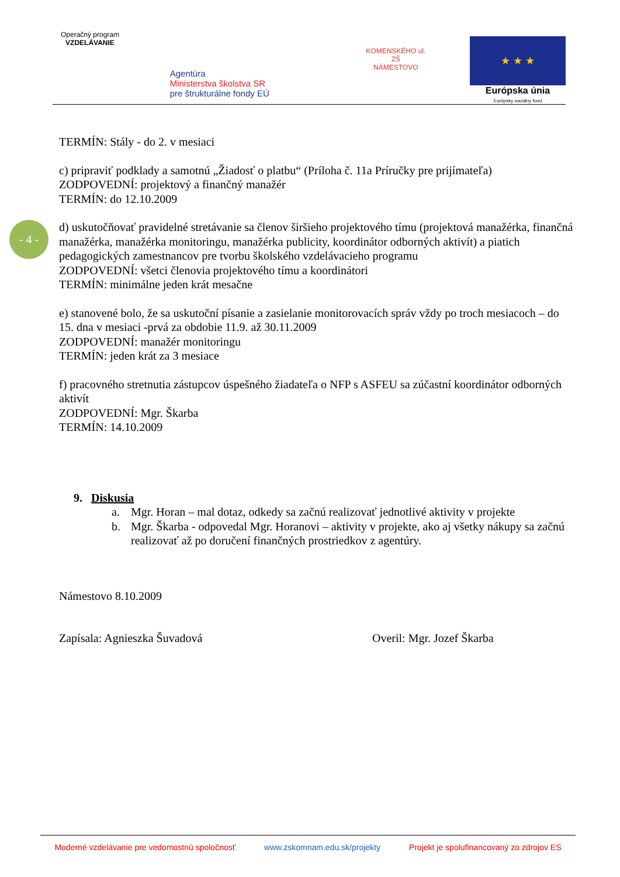Operačný program
VZDELÁVANIE
Agentúra
Ministerstva školstva SR
pre štrukturálne fondy EÚ
KOMENSKÉHO ul. ZŠ
NÁMESTOVO
★ ★ ★
Európska únia
Európsky sociálny fond
- 4 -
TERMÍN: Stály - do 2. v mesiaci
c) pripraviť podklady a samotnú „Žiadosť o platbu“ (Príloha č. 11a Príručky pre prijímateľa)
ZODPOVEDNÍ: projektový a finančný manažér
TERMÍN: do 12.10.2009
d) uskutočňovať pravidelné stretávanie sa členov širšieho projektového tímu (projektová manažérka, finančná manažérka, manažérka monitoringu, manažérka publicity, koordinátor odborných aktivít) a piatich pedagogických zamestnancov pre tvorbu školského vzdelávacieho programu
ZODPOVEDNÍ: všetci členovia projektového tímu a koordinátori
TERMÍN: minimálne jeden krát mesačne
e) stanovené bolo, že sa uskutoční písanie a zasielanie monitorovacích správ vždy po troch mesiacoch – do 15. dna v mesiaci -prvá za obdobie 11.9. až 30.11.2009
ZODPOVEDNÍ: manažér monitoringu
TERMÍN: jeden krát za 3 mesiace
f) pracovného stretnutia zástupcov úspešného žiadateľa o NFP s ASFEU sa zúčastní koordinátor odborných aktivít
ZODPOVEDNÍ: Mgr. Škarba
TERMÍN: 14.10.2009
9. Diskusia
a. Mgr. Horan – mal dotaz, odkedy sa začnú realizovať jednotlivé aktivity v projekte
b. Mgr. Škarba - odpovedal Mgr. Horanovi – aktivity v projekte, ako aj všetky nákupy sa začnú realizovať až po doručení finančných prostriedkov z agentúry.
Námestovo 8.10.2009
Zapísala: Agnieszka Šuvadová Overil: Mgr. Jozef Škarba
Moderné vzdelávanie pre vedomostnú spoločnosť www.zskomnam.edu.sk/projekty Projekt je spolufinancovaný zo zdrojov ES